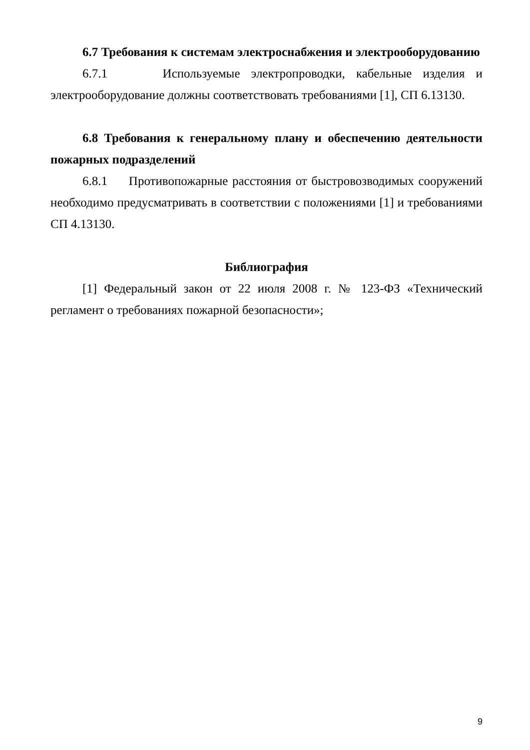6.7 Требования к системам электроснабжения и электрооборудованию
6.7.1 Используемые электропроводки, кабельные изделия и электрооборудование должны соответствовать требованиями [1], СП 6.13130.
6.8 Требования к генеральному плану и обеспечению деятельности пожарных подразделений
6.8.1 Противопожарные расстояния от быстровозводимых сооружений необходимо предусматривать в соответствии с положениями [1] и требованиями СП 4.13130.
Библиография
[1] Федеральный закон от 22 июля 2008 г. № 123-ФЗ «Технический регламент о требованиях пожарной безопасности»;
9